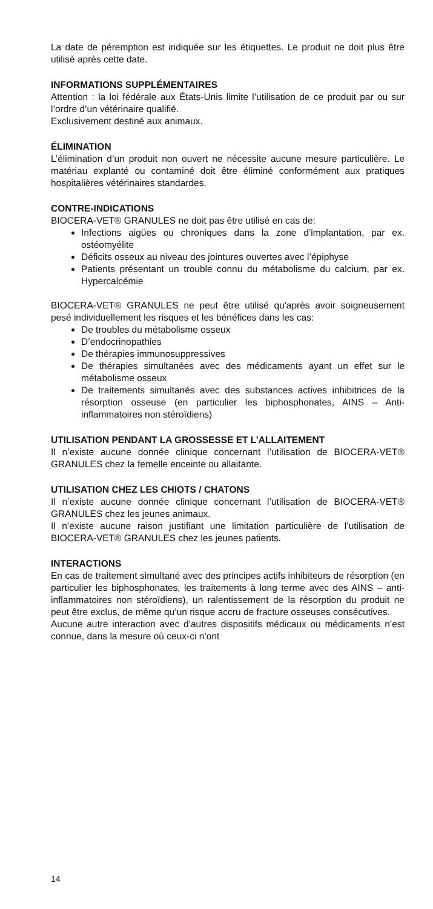La date de péremption est indiquée sur les étiquettes. Le produit ne doit plus être utilisé après cette date.
INFORMATIONS SUPPLÉMENTAIRES
Attention : la loi fédérale aux États-Unis limite l’utilisation de ce produit par ou sur l’ordre d’un vétérinaire qualifié.
Exclusivement destiné aux animaux.
ÉLIMINATION
L’élimination d’un produit non ouvert ne nécessite aucune mesure particulière. Le matériau explanté ou contaminé doit être éliminé conformément aux pratiques hospitalières vétérinaires standardes.
CONTRE-INDICATIONS
BIOCERA-VET® GRANULES ne doit pas être utilisé en cas de:
Infections aigües ou chroniques dans la zone d’implantation, par ex. ostéomyélite
Déficits osseux au niveau des jointures ouvertes avec l’épiphyse
Patients présentant un trouble connu du métabolisme du calcium, par ex. Hypercalcémie
BIOCERA-VET® GRANULES ne peut être utilisé qu'après avoir soigneusement pesé individuellement les risques et les bénéfices dans les cas:
De troubles du métabolisme osseux
D’endocrinopathies
De thérapies immunosuppressives
De thérapies simultanées avec des médicaments ayant un effet sur le métabolisme osseux
De traitements simultanés avec des substances actives inhibitrices de la résorption osseuse (en particulier les biphosphonates, AINS – Anti-inflammatoires non stéroïdiens)
UTILISATION PENDANT LA GROSSESSE ET L’ALLAITEMENT
Il n’existe aucune donnée clinique concernant l’utilisation de BIOCERA-VET® GRANULES chez la femelle enceinte ou allaitante.
UTILISATION CHEZ LES CHIOTS / CHATONS
Il n’existe aucune donnée clinique concernant l’utilisation de BIOCERA-VET® GRANULES chez les jeunes animaux.
Il n’existe aucune raison justifiant une limitation particulière de l’utilisation de BIOCERA-VET® GRANULES chez les jeunes patients.
INTERACTIONS
En cas de traitement simultané avec des principes actifs inhibiteurs de résorption (en particulier les biphosphonates, les traitements à long terme avec des AINS – anti-inflammatoires non stéroïdiens), un ralentissement de la résorption du produit ne peut être exclus, de même qu’un risque accru de fracture osseuses consécutives.
Aucune autre interaction avec d’autres dispositifs médicaux ou médicaments n’est connue, dans la mesure où ceux-ci n’ont
14